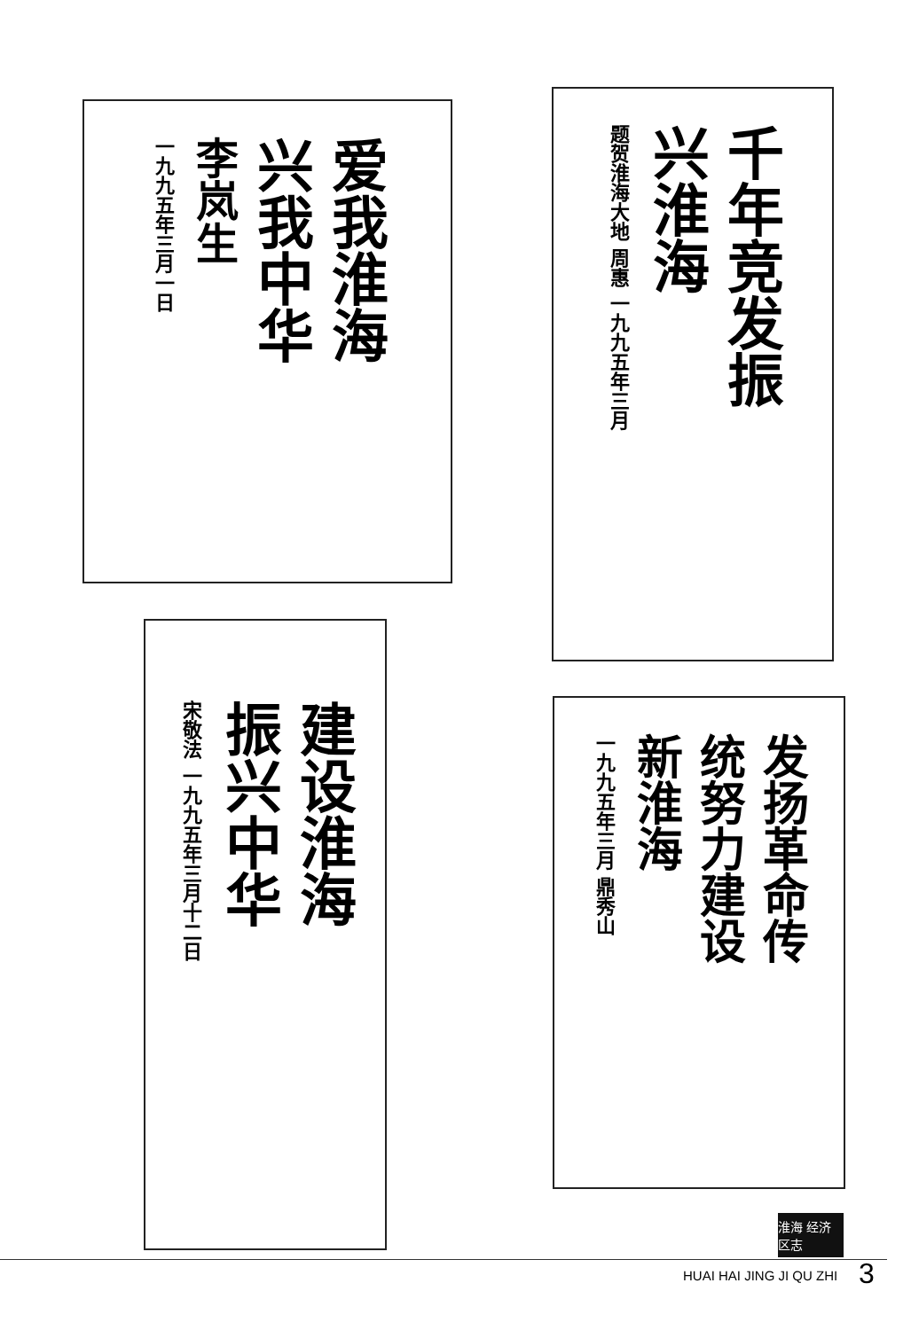爱我淮海
兴我中华
李岚生
一九九五年三月一日
千年竞发振
兴淮海
题贺淮海大地 周惠 一九九五年三月
建设淮海
振兴中华
宋敬法 一九九五年三月十二日
发扬革命传
统努力建设
新淮海
一九九五年三月 鼎秀山
淮海 经济 区志
HUAI HAI JING JI QU ZHI 3